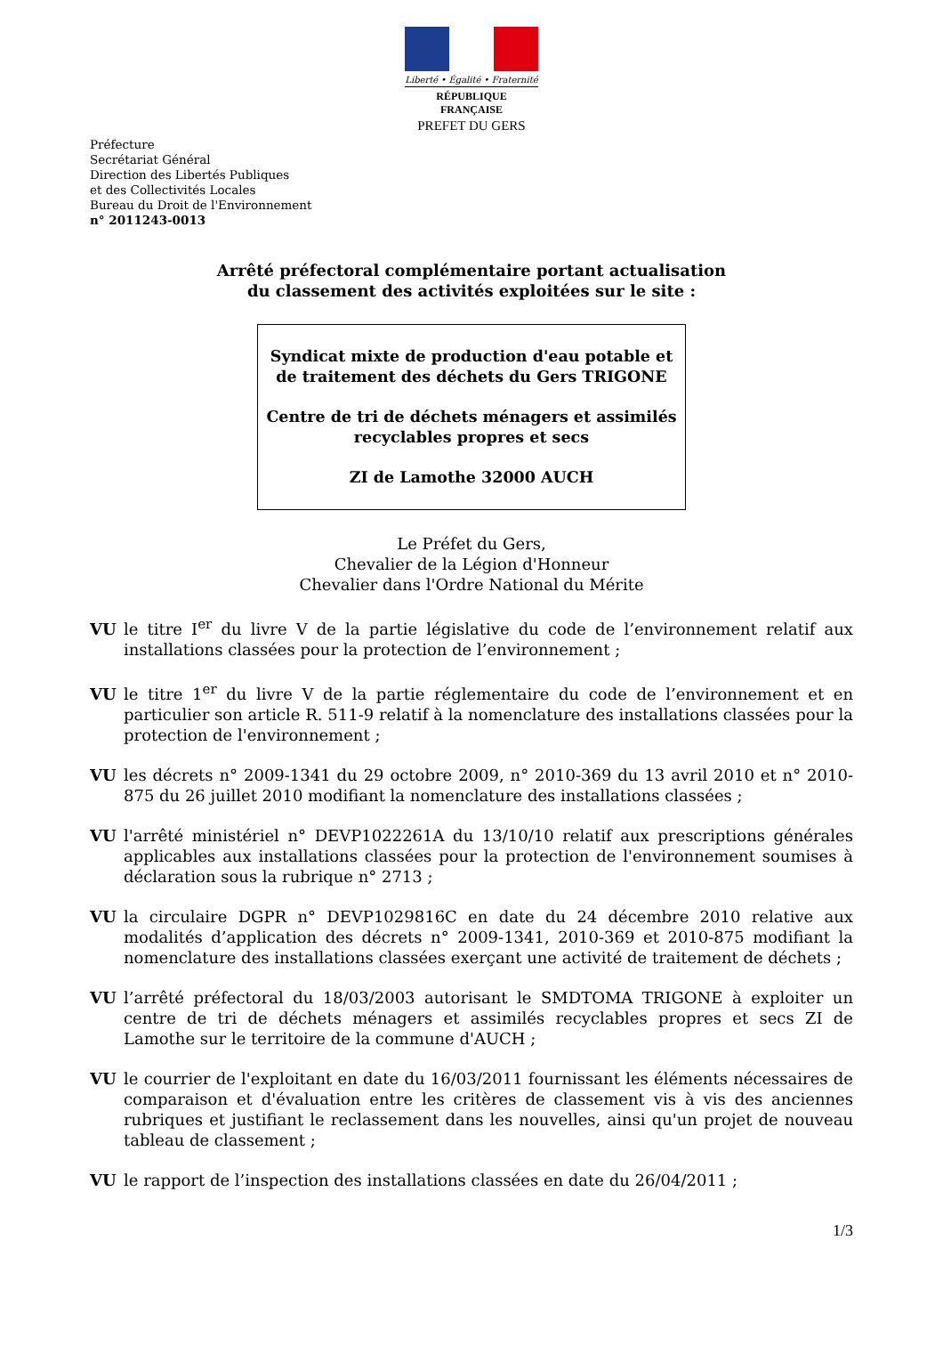Liberté • Égalité • Fraternité
RÉPUBLIQUE FRANÇAISE
PREFET DU GERS
Préfecture
Secrétariat Général
Direction des Libertés Publiques
et des Collectivités Locales
Bureau du Droit de l'Environnement
n° 2011243-0013
Arrêté préfectoral complémentaire portant actualisation
du classement des activités exploitées sur le site :
Syndicat mixte de production d'eau potable et de traitement des déchets du Gers TRIGONE
Centre de tri de déchets ménagers et assimilés recyclables propres et secs
ZI de Lamothe 32000 AUCH
Le Préfet du Gers,
Chevalier de la Légion d'Honneur
Chevalier dans l'Ordre National du Mérite
VU le titre I<sup>er</sup> du livre V de la partie législative du code de l’environnement relatif aux installations classées pour la protection de l’environnement ;
VU le titre 1<sup>er</sup> du livre V de la partie réglementaire du code de l’environnement et en particulier son article R. 511-9 relatif à la nomenclature des installations classées pour la protection de l'environnement ;
VU les décrets n° 2009-1341 du 29 octobre 2009, n° 2010-369 du 13 avril 2010 et n° 2010-875 du 26 juillet 2010 modifiant la nomenclature des installations classées ;
VU l'arrêté ministériel n° DEVP1022261A du 13/10/10 relatif aux prescriptions générales applicables aux installations classées pour la protection de l'environnement soumises à déclaration sous la rubrique n° 2713 ;
VU la circulaire DGPR n° DEVP1029816C en date du 24 décembre 2010 relative aux modalités d’application des décrets n° 2009-1341, 2010-369 et 2010-875 modifiant la nomenclature des installations classées exerçant une activité de traitement de déchets ;
VU l’arrêté préfectoral du 18/03/2003 autorisant le SMDTOMA TRIGONE à exploiter un centre de tri de déchets ménagers et assimilés recyclables propres et secs ZI de Lamothe sur le territoire de la commune d'AUCH ;
VU le courrier de l'exploitant en date du 16/03/2011 fournissant les éléments nécessaires de comparaison et d'évaluation entre les critères de classement vis à vis des anciennes rubriques et justifiant le reclassement dans les nouvelles, ainsi qu'un projet de nouveau tableau de classement ;
VU le rapport de l’inspection des installations classées en date du 26/04/2011 ;
1/3